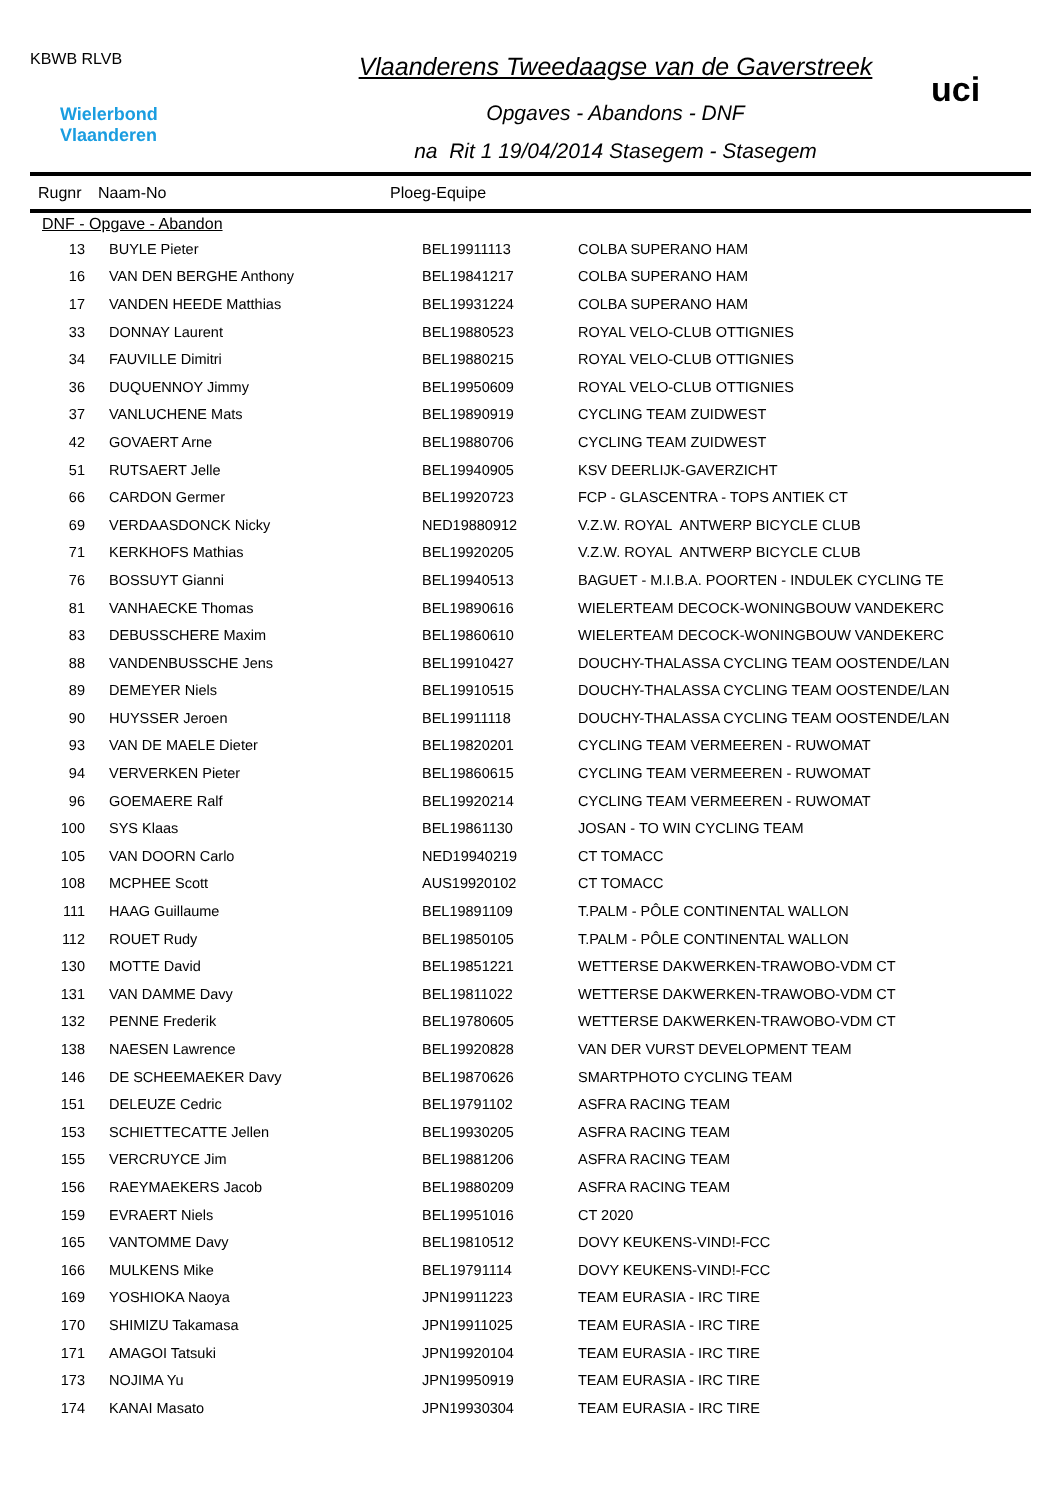KBWB RLVB
Wielerbond
Vlaanderen
Vlaanderens Tweedaagse van de Gaverstreek
Opgaves - Abandons - DNF
na Rit 1 19/04/2014 Stasegem - Stasegem
uci
Rugnr Naam-No Ploeg-Equipe
| DNF - Opgave - Abandon | | | |
| 13 | BUYLE Pieter | BEL19911113 | COLBA SUPERANO HAM |
| 16 | VAN DEN BERGHE Anthony | BEL19841217 | COLBA SUPERANO HAM |
| 17 | VANDEN HEEDE Matthias | BEL19931224 | COLBA SUPERANO HAM |
| 33 | DONNAY Laurent | BEL19880523 | ROYAL VELO-CLUB OTTIGNIES |
| 34 | FAUVILLE Dimitri | BEL19880215 | ROYAL VELO-CLUB OTTIGNIES |
| 36 | DUQUENNOY Jimmy | BEL19950609 | ROYAL VELO-CLUB OTTIGNIES |
| 37 | VANLUCHENE Mats | BEL19890919 | CYCLING TEAM ZUIDWEST |
| 42 | GOVAERT Arne | BEL19880706 | CYCLING TEAM ZUIDWEST |
| 51 | RUTSAERT Jelle | BEL19940905 | KSV DEERLIJK-GAVERZICHT |
| 66 | CARDON Germer | BEL19920723 | FCP - GLASCENTRA - TOPS ANTIEK CT |
| 69 | VERDAASDONCK Nicky | NED19880912 | V.Z.W. ROYAL ANTWERP BICYCLE CLUB |
| 71 | KERKHOFS Mathias | BEL19920205 | V.Z.W. ROYAL ANTWERP BICYCLE CLUB |
| 76 | BOSSUYT Gianni | BEL19940513 | BAGUET - M.I.B.A. POORTEN - INDULEK CYCLING TE |
| 81 | VANHAECKE Thomas | BEL19890616 | WIELERTEAM DECOCK-WONINGBOUW VANDEKERC |
| 83 | DEBUSSCHERE Maxim | BEL19860610 | WIELERTEAM DECOCK-WONINGBOUW VANDEKERC |
| 88 | VANDENBUSSCHE Jens | BEL19910427 | DOUCHY-THALASSA CYCLING TEAM OOSTENDE/LAN |
| 89 | DEMEYER Niels | BEL19910515 | DOUCHY-THALASSA CYCLING TEAM OOSTENDE/LAN |
| 90 | HUYSSER Jeroen | BEL19911118 | DOUCHY-THALASSA CYCLING TEAM OOSTENDE/LAN |
| 93 | VAN DE MAELE Dieter | BEL19820201 | CYCLING TEAM VERMEEREN - RUWOMAT |
| 94 | VERVERKEN Pieter | BEL19860615 | CYCLING TEAM VERMEEREN - RUWOMAT |
| 96 | GOEMAERE Ralf | BEL19920214 | CYCLING TEAM VERMEEREN - RUWOMAT |
| 100 | SYS Klaas | BEL19861130 | JOSAN - TO WIN CYCLING TEAM |
| 105 | VAN DOORN Carlo | NED19940219 | CT TOMACC |
| 108 | MCPHEE Scott | AUS19920102 | CT TOMACC |
| 111 | HAAG Guillaume | BEL19891109 | T.PALM - PÔLE CONTINENTAL WALLON |
| 112 | ROUET Rudy | BEL19850105 | T.PALM - PÔLE CONTINENTAL WALLON |
| 130 | MOTTE David | BEL19851221 | WETTERSE DAKWERKEN-TRAWOBO-VDM CT |
| 131 | VAN DAMME Davy | BEL19811022 | WETTERSE DAKWERKEN-TRAWOBO-VDM CT |
| 132 | PENNE Frederik | BEL19780605 | WETTERSE DAKWERKEN-TRAWOBO-VDM CT |
| 138 | NAESEN Lawrence | BEL19920828 | VAN DER VURST DEVELOPMENT TEAM |
| 146 | DE SCHEEMAEKER Davy | BEL19870626 | SMARTPHOTO CYCLING TEAM |
| 151 | DELEUZE Cedric | BEL19791102 | ASFRA RACING TEAM |
| 153 | SCHIETTECATTE Jellen | BEL19930205 | ASFRA RACING TEAM |
| 155 | VERCRUYCE Jim | BEL19881206 | ASFRA RACING TEAM |
| 156 | RAEYMAEKERS Jacob | BEL19880209 | ASFRA RACING TEAM |
| 159 | EVRAERT Niels | BEL19951016 | CT 2020 |
| 165 | VANTOMME Davy | BEL19810512 | DOVY KEUKENS-VIND!-FCC |
| 166 | MULKENS Mike | BEL19791114 | DOVY KEUKENS-VIND!-FCC |
| 169 | YOSHIOKA Naoya | JPN19911223 | TEAM EURASIA - IRC TIRE |
| 170 | SHIMIZU Takamasa | JPN19911025 | TEAM EURASIA - IRC TIRE |
| 171 | AMAGOI Tatsuki | JPN19920104 | TEAM EURASIA - IRC TIRE |
| 173 | NOJIMA Yu | JPN19950919 | TEAM EURASIA - IRC TIRE |
| 174 | KANAI Masato | JPN19930304 | TEAM EURASIA - IRC TIRE |